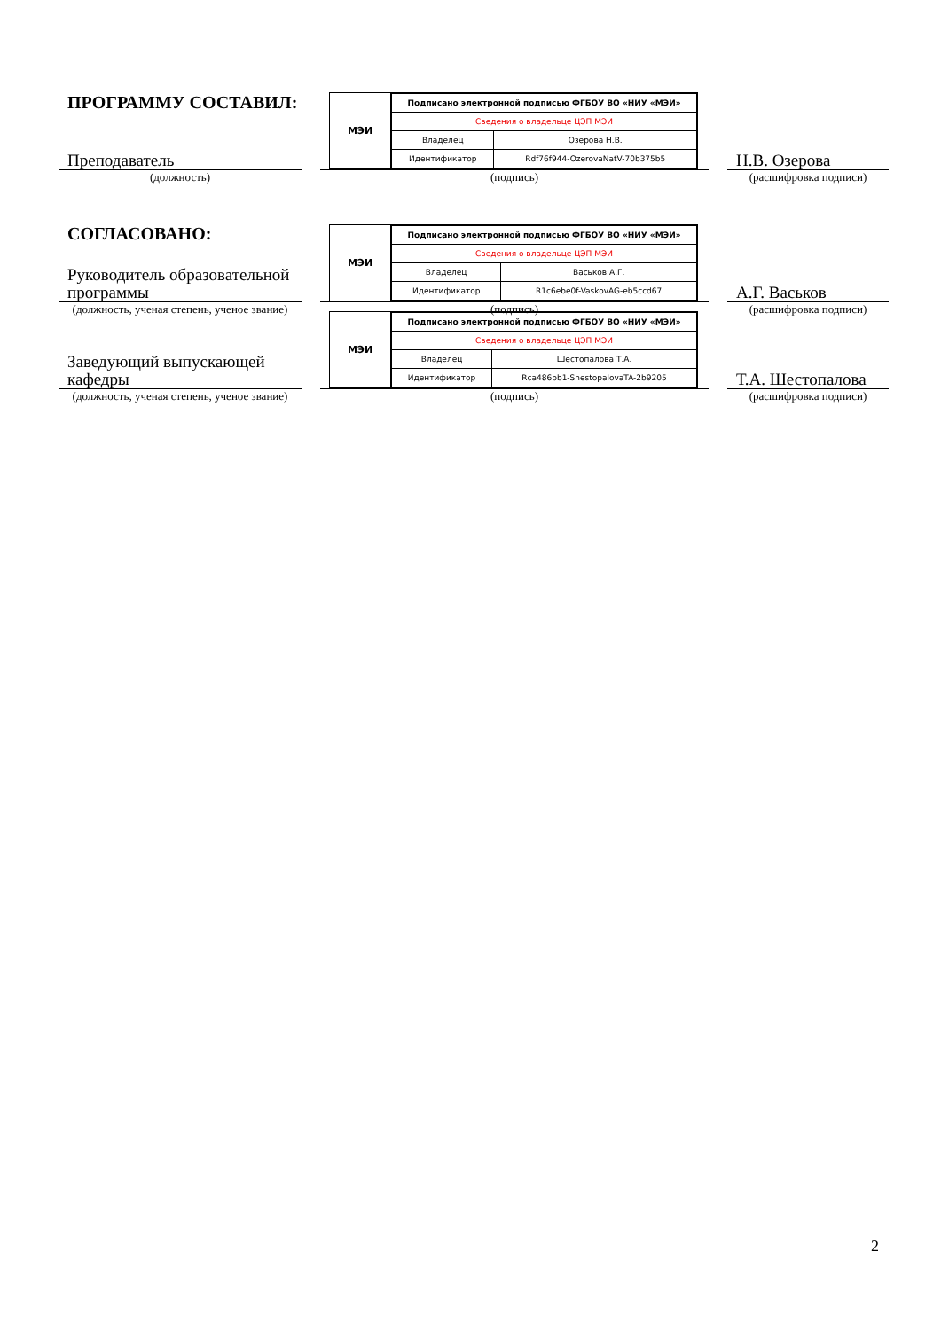ПРОГРАММУ СОСТАВИЛ:
Преподаватель
(должность)
МЭИ
| Подписано электронной подписью ФГБОУ ВО «НИУ «МЭИ» | |
| Сведения о владельце ЦЭП МЭИ | |
| Владелец | Озерова Н.В. |
| Идентификатор | Rdf76f944-OzerovaNatV-70b375b5 |
(подпись)
Н.В. Озерова
(расшифровка подписи)
СОГЛАСОВАНО:
Руководитель образовательной программы
(должность, ученая степень, ученое звание)
МЭИ
| Подписано электронной подписью ФГБОУ ВО «НИУ «МЭИ» | |
| Сведения о владельце ЦЭП МЭИ | |
| Владелец | Васьков А.Г. |
| Идентификатор | R1c6ebe0f-VaskovAG-eb5ccd67 |
(подпись)
А.Г. Васьков
(расшифровка подписи)
Заведующий выпускающей кафедры
(должность, ученая степень, ученое звание)
МЭИ
| Подписано электронной подписью ФГБОУ ВО «НИУ «МЭИ» | |
| Сведения о владельце ЦЭП МЭИ | |
| Владелец | Шестопалова Т.А. |
| Идентификатор | Rca486bb1-ShestopalovaTA-2b9205 |
(подпись)
Т.А. Шестопалова
(расшифровка подписи)
2